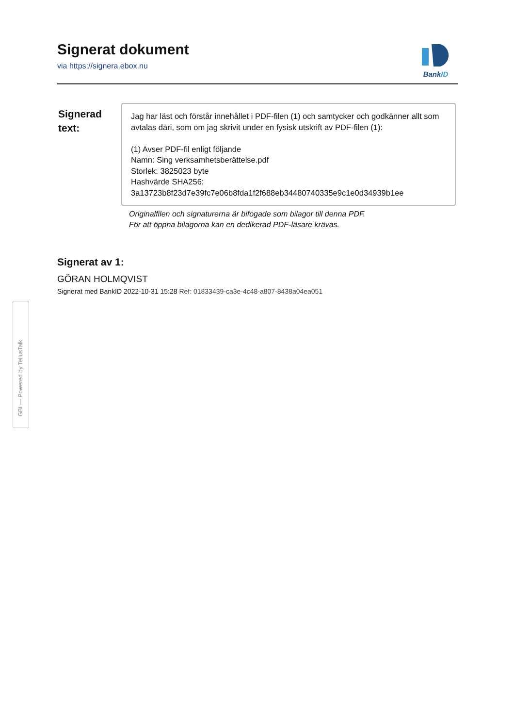Signerat dokument
via https://signera.ebox.nu
BankID
Signerad
text:
Jag har läst och förstår innehållet i PDF-filen (1) och samtycker och godkänner allt som avtalas däri, som om jag skrivit under en fysisk utskrift av PDF-filen (1):
(1) Avser PDF-fil enligt följande
Namn: Sing verksamhetsberättelse.pdf
Storlek: 3825023 byte
Hashvärde SHA256:
3a13723b8f23d7e39fc7e06b8fda1f2f688eb34480740335e9c1e0d34939b1ee
Originalfilen och signaturerna är bifogade som bilagor till denna PDF.
För att öppna bilagorna kan en dedikerad PDF-läsare krävas.
Signerat av 1:
GÖRAN HOLMQVIST
Signerat med BankID 2022-10-31 15:28 Ref: 01833439-ca3e-4c48-a807-8438a04ea051
GBI — Powered by TellusTalk